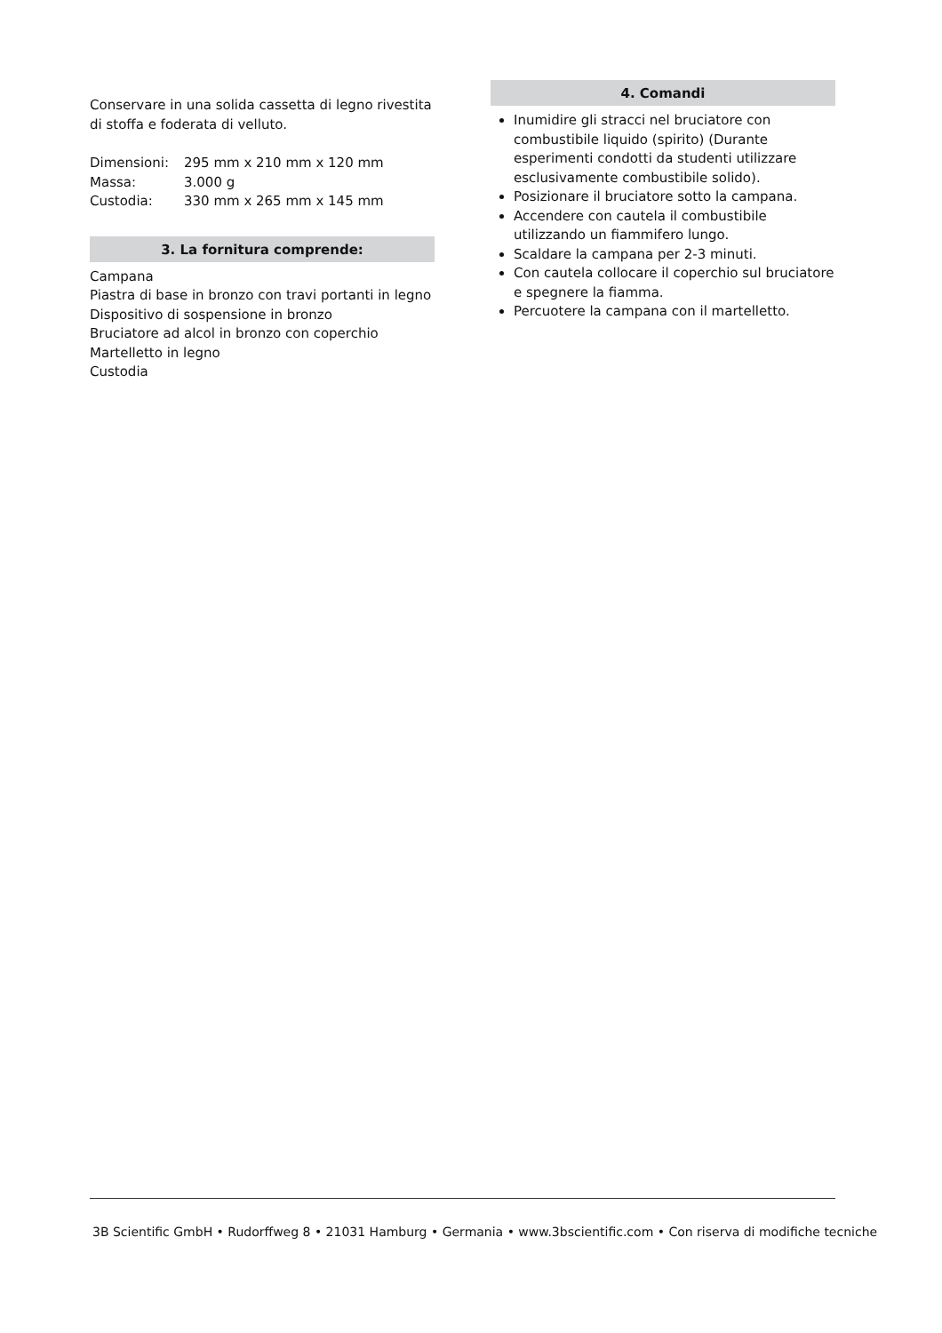Conservare in una solida cassetta di legno rivestita di stoffa e foderata di velluto.
| Dimensioni: | 295 mm x 210 mm x 120 mm |
| Massa: | 3.000 g |
| Custodia: | 330 mm x 265 mm x 145 mm |
3. La fornitura comprende:
Campana
Piastra di base in bronzo con travi portanti in legno
Dispositivo di sospensione in bronzo
Bruciatore ad alcol in bronzo con coperchio
Martelletto in legno
Custodia
4. Comandi
Inumidire gli stracci nel bruciatore con combustibile liquido (spirito) (Durante esperimenti condotti da studenti utilizzare esclusivamente combustibile solido).
Posizionare il bruciatore sotto la campana.
Accendere con cautela il combustibile utilizzando un fiammifero lungo.
Scaldare la campana per 2-3 minuti.
Con cautela collocare il coperchio sul bruciatore e spegnere la fiamma.
Percuotere la campana con il martelletto.
3B Scientific GmbH • Rudorffweg 8 • 21031 Hamburg • Germania • www.3bscientific.com • Con riserva di modifiche tecniche